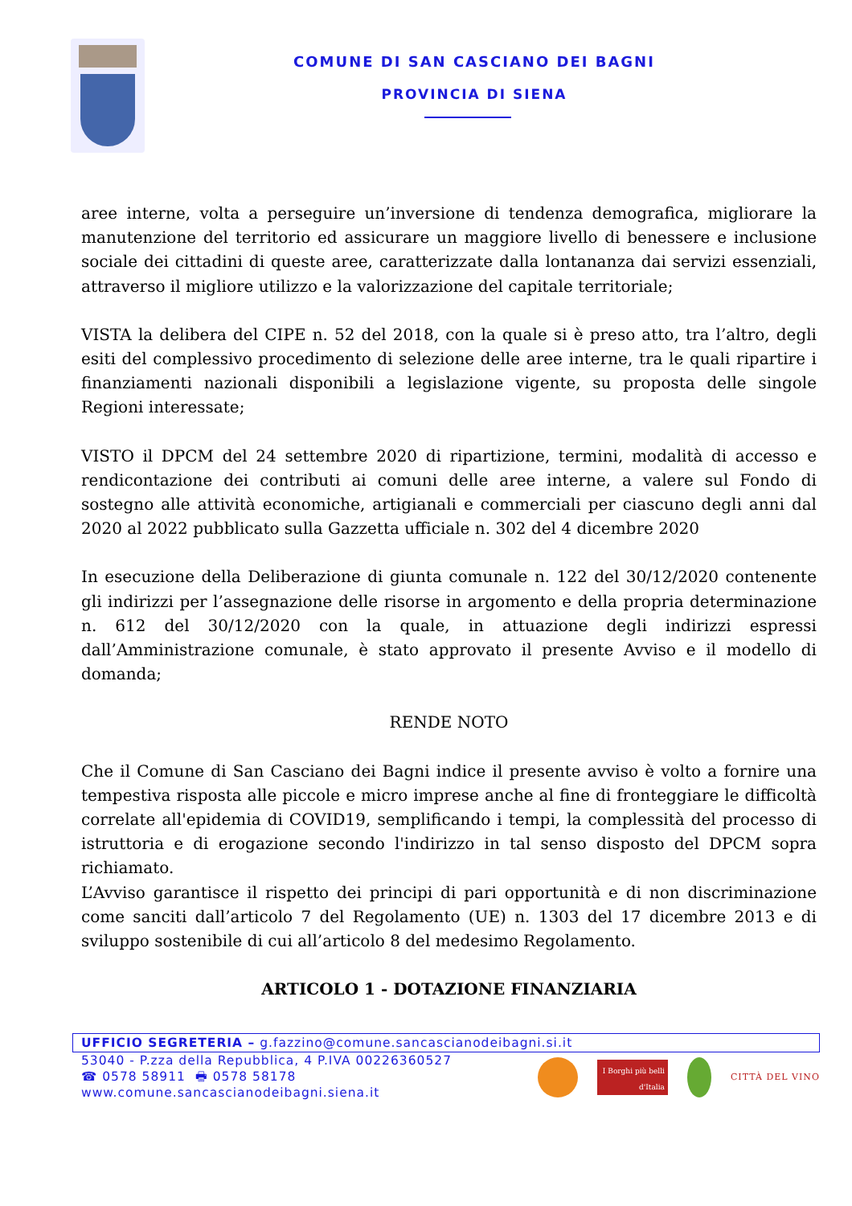COMUNE DI SAN CASCIANO DEI BAGNI
PROVINCIA DI SIENA
aree interne, volta a perseguire un’inversione di tendenza demografica, migliorare la manutenzione del territorio ed assicurare un maggiore livello di benessere e inclusione sociale dei cittadini di queste aree, caratterizzate dalla lontananza dai servizi essenziali, attraverso il migliore utilizzo e la valorizzazione del capitale territoriale;
VISTA la delibera del CIPE n. 52 del 2018, con la quale si è preso atto, tra l’altro, degli esiti del complessivo procedimento di selezione delle aree interne, tra le quali ripartire i finanziamenti nazionali disponibili a legislazione vigente, su proposta delle singole Regioni interessate;
VISTO il DPCM del 24 settembre 2020 di ripartizione, termini, modalità di accesso e rendicontazione dei contributi ai comuni delle aree interne, a valere sul Fondo di sostegno alle attività economiche, artigianali e commerciali per ciascuno degli anni dal 2020 al 2022 pubblicato sulla Gazzetta ufficiale n. 302 del 4 dicembre 2020
In esecuzione della Deliberazione di giunta comunale n. 122 del 30/12/2020 contenente gli indirizzi per l’assegnazione delle risorse in argomento e della propria determinazione n. 612 del 30/12/2020 con la quale, in attuazione degli indirizzi espressi dall’Amministrazione comunale, è stato approvato il presente Avviso e il modello di domanda;
RENDE NOTO
Che il Comune di San Casciano dei Bagni indice il presente avviso è volto a fornire una tempestiva risposta alle piccole e micro imprese anche al fine di fronteggiare le difficoltà correlate all'epidemia di COVID19, semplificando i tempi, la complessità del processo di istruttoria e di erogazione secondo l'indirizzo in tal senso disposto del DPCM sopra richiamato.
L’Avviso garantisce il rispetto dei principi di pari opportunità e di non discriminazione come sanciti dall’articolo 7 del Regolamento (UE) n. 1303 del 17 dicembre 2013 e di sviluppo sostenibile di cui all’articolo 8 del medesimo Regolamento.
ARTICOLO 1 - DOTAZIONE FINANZIARIA
UFFICIO SEGRETERIA – g.fazzino@comune.sancascianodeibagni.si.it
53040 - P.zza della Repubblica, 4 P.IVA 00226360527
☎ 0578 58911 🖶 0578 58178
www.comune.sancascianodeibagni.siena.it
I Borghi più belli d'Italia
CITTÀ DEL VINO